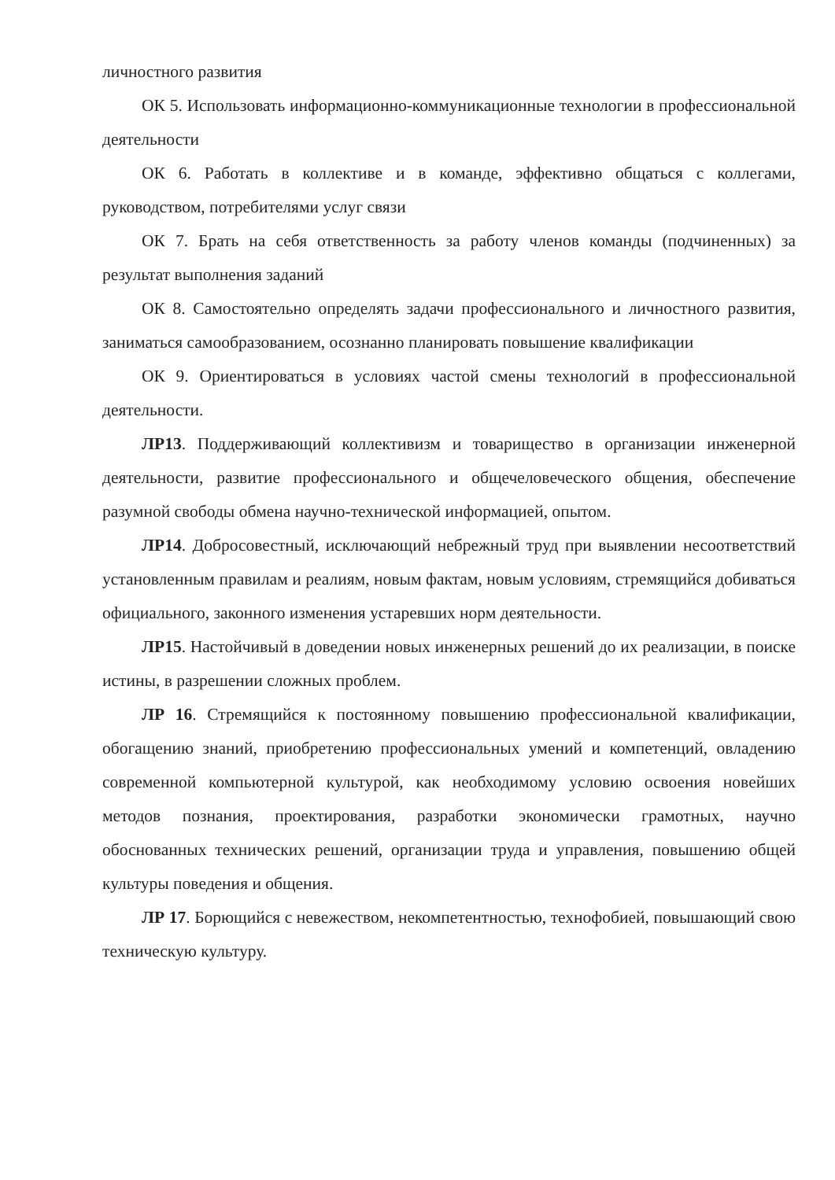личностного развития
ОК 5. Использовать информационно-коммуникационные технологии в профессиональной деятельности
ОК 6. Работать в коллективе и в команде, эффективно общаться с коллегами, руководством, потребителями услуг связи
ОК 7. Брать на себя ответственность за работу членов команды (подчиненных) за результат выполнения заданий
ОК 8. Самостоятельно определять задачи профессионального и личностного развития, заниматься самообразованием, осознанно планировать повышение квалификации
ОК 9. Ориентироваться в условиях частой смены технологий в профессиональной деятельности.
ЛР13. Поддерживающий коллективизм и товарищество в организации инженерной деятельности, развитие профессионального и общечеловеческого общения, обеспечение разумной свободы обмена научно-технической информацией, опытом.
ЛР14. Добросовестный, исключающий небрежный труд при выявлении несоответствий установленным правилам и реалиям, новым фактам, новым условиям, стремящийся добиваться официального, законного изменения устаревших норм деятельности.
ЛР15. Настойчивый в доведении новых инженерных решений до их реализации, в поиске истины, в разрешении сложных проблем.
ЛР 16. Стремящийся к постоянному повышению профессиональной квалификации, обогащению знаний, приобретению профессиональных умений и компетенций, овладению современной компьютерной культурой, как необходимому условию освоения новейших методов познания, проектирования, разработки экономически грамотных, научно обоснованных технических решений, организации труда и управления, повышению общей культуры поведения и общения.
ЛР 17. Борющийся с невежеством, некомпетентностью, технофобией, повышающий свою техническую культуру.